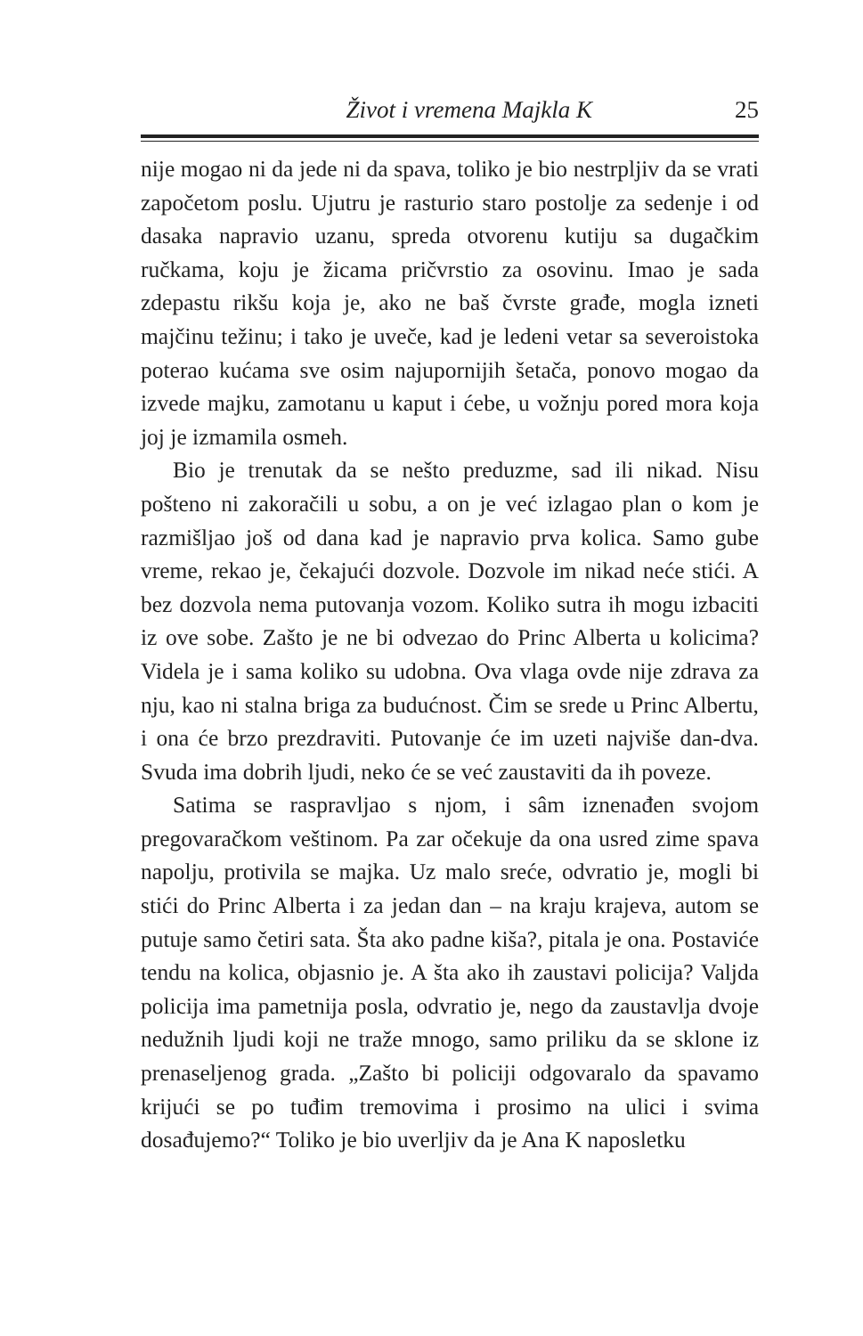Život i vremena Majkla K 25
nije mogao ni da jede ni da spava, toliko je bio nestrpljiv da se vrati započetom poslu. Ujutru je rasturio staro postolje za sedenje i od dasaka napravio uzanu, spreda otvorenu kutiju sa dugačkim ručkama, koju je žicama pričvrstio za osovinu. Imao je sada zdepastu rikšu koja je, ako ne baš čvrste građe, mogla izneti majčinu težinu; i tako je uveče, kad je ledeni vetar sa severoistoka poterao kućama sve osim najupornijih šetača, ponovo mogao da izvede majku, zamotanu u kaput i ćebe, u vožnju pored mora koja joj je izmamila osmeh.
Bio je trenutak da se nešto preduzme, sad ili nikad. Nisu pošteno ni zakoračili u sobu, a on je već izlagao plan o kom je razmišljao još od dana kad je napravio prva kolica. Samo gube vreme, rekao je, čekajući dozvole. Dozvole im nikad neće stići. A bez dozvola nema putovanja vozom. Koliko sutra ih mogu izbaciti iz ove sobe. Zašto je ne bi odvezao do Princ Alberta u kolicima? Videla je i sama koliko su udobna. Ova vlaga ovde nije zdrava za nju, kao ni stalna briga za budućnost. Čim se srede u Princ Albertu, i ona će brzo pre­zdraviti. Putovanje će im uzeti najviše dan-dva. Svuda ima dobrih ljudi, neko će se već zaustaviti da ih poveze.
Satima se raspravljao s njom, i sâm iznenađen svojom pregovaračkom veštinom. Pa zar očekuje da ona usred zime spava napolju, protivila se majka. Uz malo sreće, odvratio je, mogli bi stići do Princ Alberta i za jedan dan – na kraju krajeva, autom se putuje samo četiri sata. Šta ako padne kiša?, pitala je ona. Postaviće tendu na kolica, objasnio je. A šta ako ih zaustavi policija? Valjda policija ima pametnija posla, odvratio je, nego da zaustavlja dvoje nedužnih ljudi koji ne traže mnogo, samo priliku da se sklone iz prena­seljenog grada. „Zašto bi policiji odgovaralo da spavamo krijući se po tuđim tremovima i prosimo na ulici i svima dosađujemo?“ Toliko je bio uverljiv da je Ana K naposletku